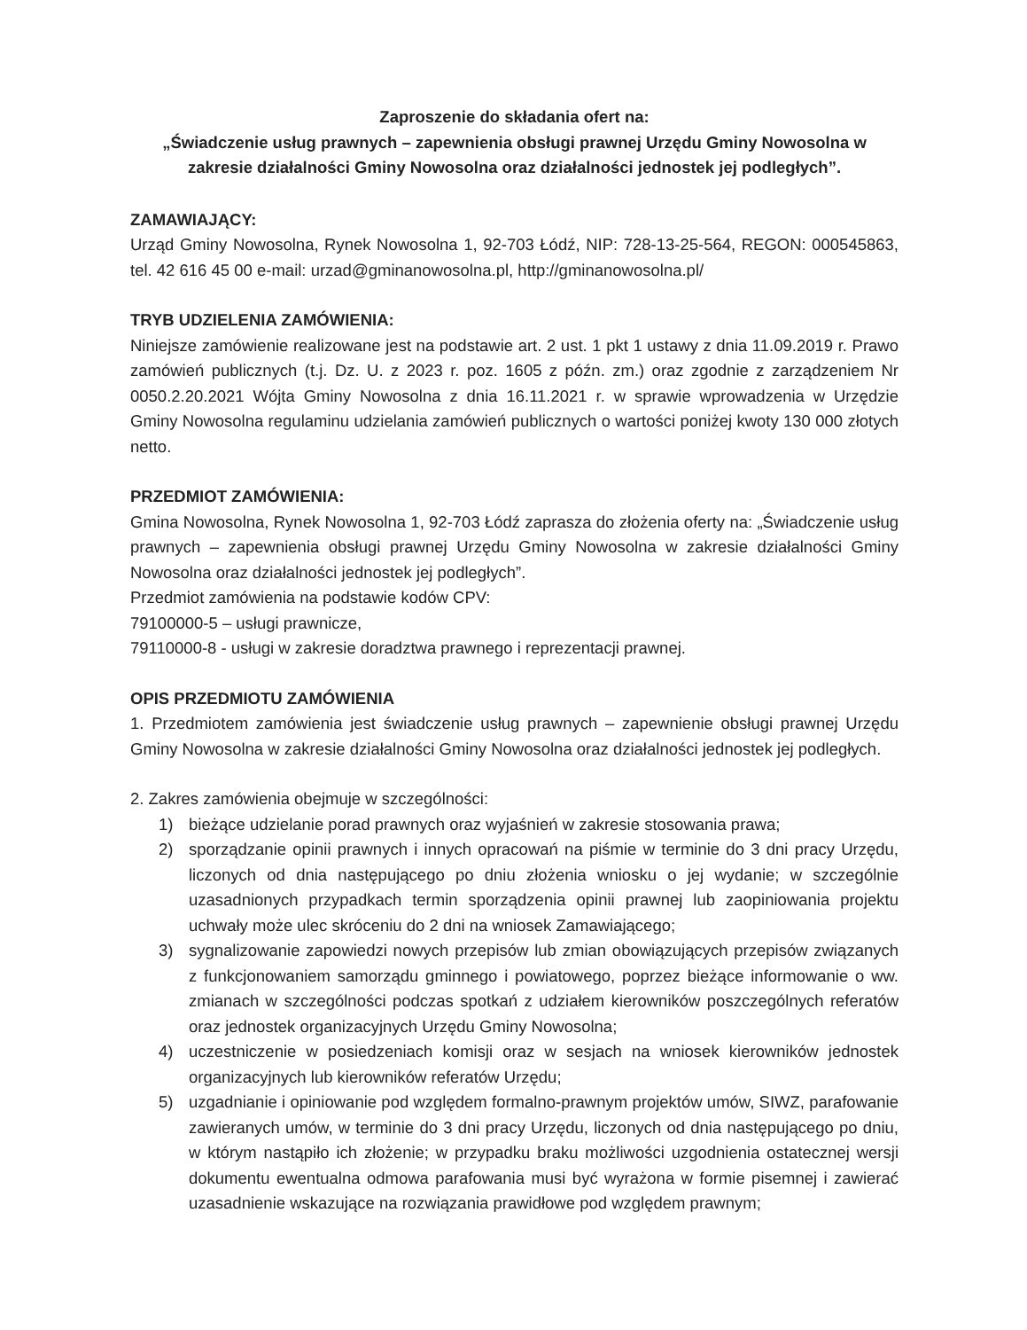Zaproszenie do składania ofert na:
„Świadczenie usług prawnych – zapewnienia obsługi prawnej Urzędu Gminy Nowosolna w zakresie działalności Gminy Nowosolna oraz działalności jednostek jej podległych”.
ZAMAWIAJĄCY:
Urząd Gminy Nowosolna, Rynek Nowosolna 1, 92-703 Łódź, NIP: 728-13-25-564, REGON: 000545863, tel. 42 616 45 00 e-mail: urzad@gminanowosolna.pl, http://gminanowosolna.pl/
TRYB UDZIELENIA ZAMÓWIENIA:
Niniejsze zamówienie realizowane jest na podstawie art. 2 ust. 1 pkt 1 ustawy z dnia 11.09.2019 r. Prawo zamówień publicznych (t.j. Dz. U. z 2023 r. poz. 1605 z późn. zm.) oraz zgodnie z zarządzeniem Nr 0050.2.20.2021 Wójta Gminy Nowosolna z dnia 16.11.2021 r. w sprawie wprowadzenia w Urzędzie Gminy Nowosolna regulaminu udzielania zamówień publicznych o wartości poniżej kwoty 130 000 złotych netto.
PRZEDMIOT ZAMÓWIENIA:
Gmina Nowosolna, Rynek Nowosolna 1, 92-703 Łódź zaprasza do złożenia oferty na: „Świadczenie usług prawnych – zapewnienia obsługi prawnej Urzędu Gminy Nowosolna w zakresie działalności Gminy Nowosolna oraz działalności jednostek jej podległych”.
Przedmiot zamówienia na podstawie kodów CPV:
79100000-5 – usługi prawnicze,
79110000-8 - usługi w zakresie doradztwa prawnego i reprezentacji prawnej.
OPIS PRZEDMIOTU ZAMÓWIENIA
1. Przedmiotem zamówienia jest świadczenie usług prawnych – zapewnienie obsługi prawnej Urzędu Gminy Nowosolna w zakresie działalności Gminy Nowosolna oraz działalności jednostek jej podległych.
2. Zakres zamówienia obejmuje w szczególności:
1) bieżące udzielanie porad prawnych oraz wyjaśnień w zakresie stosowania prawa;
2) sporządzanie opinii prawnych i innych opracowań na piśmie w terminie do 3 dni pracy Urzędu, liczonych od dnia następującego po dniu złożenia wniosku o jej wydanie; w szczególnie uzasadnionych przypadkach termin sporządzenia opinii prawnej lub zaopiniowania projektu uchwały może ulec skróceniu do 2 dni na wniosek Zamawiającego;
3) sygnalizowanie zapowiedzi nowych przepisów lub zmian obowiązujących przepisów związanych z funkcjonowaniem samorządu gminnego i powiatowego, poprzez bieżące informowanie o ww. zmianach w szczególności podczas spotkań z udziałem kierowników poszczególnych referatów oraz jednostek organizacyjnych Urzędu Gminy Nowosolna;
4) uczestniczenie w posiedzeniach komisji oraz w sesjach na wniosek kierowników jednostek organizacyjnych lub kierowników referatów Urzędu;
5) uzgadnianie i opiniowanie pod względem formalno-prawnym projektów umów, SIWZ, parafowanie zawieranych umów, w terminie do 3 dni pracy Urzędu, liczonych od dnia następującego po dniu, w którym nastąpiło ich złożenie; w przypadku braku możliwości uzgodnienia ostatecznej wersji dokumentu ewentualna odmowa parafowania musi być wyrażona w formie pisemnej i zawierać uzasadnienie wskazujące na rozwiązania prawidłowe pod względem prawnym;